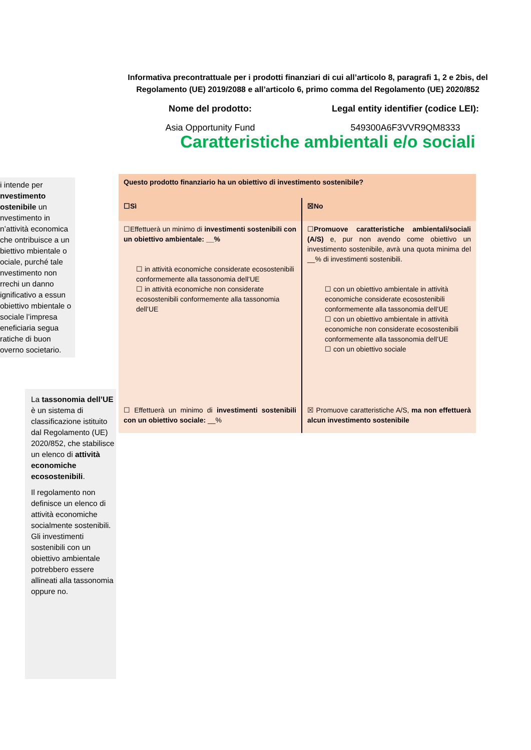Informativa precontrattuale per i prodotti finanziari di cui all’articolo 8, paragrafi 1, 2 e 2bis, del Regolamento (UE) 2019/2088 e all’articolo 6, primo comma del Regolamento (UE) 2020/852
Nome del prodotto:
Asia Opportunity Fund
Legal entity identifier (codice LEI):
549300A6F3VVR9QM8333
Caratteristiche ambientali e/o sociali
i intende per nvestimento ostenibile un nvestimento in n’attività economica che ontribuisce a un biettivo mbientale o ociale, purché tale nvestimento non rrechi un danno ignificativo a essun obiettivo mbientale o sociale l’impresa eneficiaria segua ratiche di buon overno societario.
La tassonomia dell’UE è un sistema di classificazione istituito dal Regolamento (UE) 2020/852, che stabilisce un elenco di attività economiche ecosostenibili.
Il regolamento non definisce un elenco di attività economiche socialmente sostenibili. Gli investimenti sostenibili con un obiettivo ambientale potrebbero essere allineati alla tassonomia oppure no.
| Questo prodotto finanziario ha un obiettivo di investimento sostenibile? | |
| ☐Sì | ☒No |
| ☐Effettuerà un minimo di investimenti sostenibili con un obiettivo ambientale: __% ☐ in attività economiche considerate ecosostenibili conformemente alla tassonomia dell’UE ☐ in attività economiche non considerate ecosostenibili conformemente alla tassonomia dell’UE | ☐ Promuove caratteristiche ambientali/sociali (A/S) e, pur non avendo come obiettivo un investimento sostenibile, avrà una quota minima del __% di investimenti sostenibili. ☐ con un obiettivo ambientale in attività economiche considerate ecosostenibili conformemente alla tassonomia dell’UE ☐ con un obiettivo ambientale in attività economiche non considerate ecosostenibili conformemente alla tassonomia dell’UE ☐ con un obiettivo sociale |
| ☐ Effettuerà un minimo di investimenti sostenibili con un obiettivo sociale: __% | ☒ Promuove caratteristiche A/S, ma non effettuerà alcun investimento sostenibile |